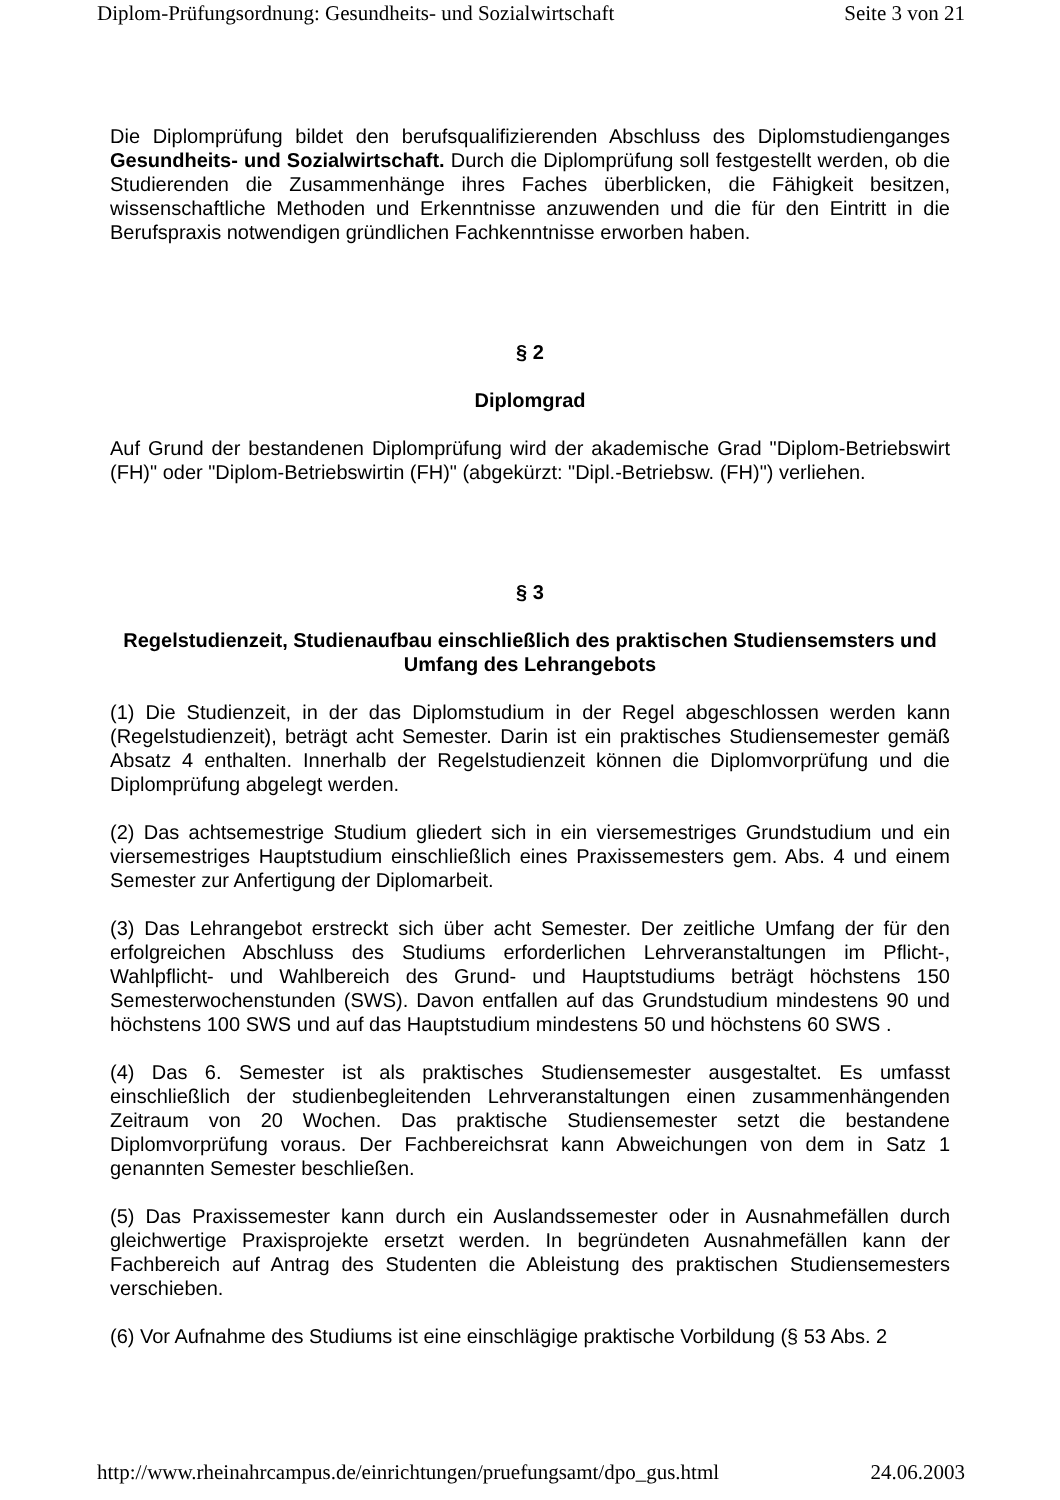Diplom-Prüfungsordnung: Gesundheits- und Sozialwirtschaft Seite 3 von 21
Die Diplomprüfung bildet den berufsqualifizierenden Abschluss des Diplomstudienganges Gesundheits- und Sozialwirtschaft. Durch die Diplomprüfung soll festgestellt werden, ob die Studierenden die Zusammenhänge ihres Faches überblicken, die Fähigkeit besitzen, wissenschaftliche Methoden und Erkenntnisse anzuwenden und die für den Eintritt in die Berufspraxis notwendigen gründlichen Fachkenntnisse erworben haben.
§ 2
Diplomgrad
Auf Grund der bestandenen Diplomprüfung wird der akademische Grad "Diplom-Betriebswirt (FH)" oder "Diplom-Betriebswirtin (FH)" (abgekürzt: "Dipl.-Betriebsw. (FH)") verliehen.
§ 3
Regelstudienzeit, Studienaufbau einschließlich des praktischen Studiensemsters und Umfang des Lehrangebots
(1) Die Studienzeit, in der das Diplomstudium in der Regel abgeschlossen werden kann (Regelstudienzeit), beträgt acht Semester. Darin ist ein praktisches Studiensemester gemäß Absatz 4 enthalten. Innerhalb der Regelstudienzeit können die Diplomvorprüfung und die Diplomprüfung abgelegt werden.
(2) Das achtsemestrige Studium gliedert sich in ein viersemestriges Grundstudium und ein viersemestriges Hauptstudium einschließlich eines Praxissemesters gem. Abs. 4 und einem Semester zur Anfertigung der Diplomarbeit.
(3) Das Lehrangebot erstreckt sich über acht Semester. Der zeitliche Umfang der für den erfolgreichen Abschluss des Studiums erforderlichen Lehrveranstaltungen im Pflicht-, Wahlpflicht- und Wahlbereich des Grund- und Hauptstudiums beträgt höchstens 150 Semesterwochenstunden (SWS). Davon entfallen auf das Grundstudium mindestens 90 und höchstens 100 SWS und auf das Hauptstudium mindestens 50 und höchstens 60 SWS .
(4) Das 6. Semester ist als praktisches Studiensemester ausgestaltet. Es umfasst einschließlich der studienbegleitenden Lehrveranstaltungen einen zusammenhängenden Zeitraum von 20 Wochen. Das praktische Studiensemester setzt die bestandene Diplomvorprüfung voraus. Der Fachbereichsrat kann Abweichungen von dem in Satz 1 genannten Semester beschließen.
(5) Das Praxissemester kann durch ein Auslandssemester oder in Ausnahmefällen durch gleichwertige Praxisprojekte ersetzt werden. In begründeten Ausnahmefällen kann der Fachbereich auf Antrag des Studenten die Ableistung des praktischen Studiensemesters verschieben.
(6) Vor Aufnahme des Studiums ist eine einschlägige praktische Vorbildung (§ 53 Abs. 2
http://www.rheinahrcampus.de/einrichtungen/pruefungsamt/dpo_gus.html 24.06.2003